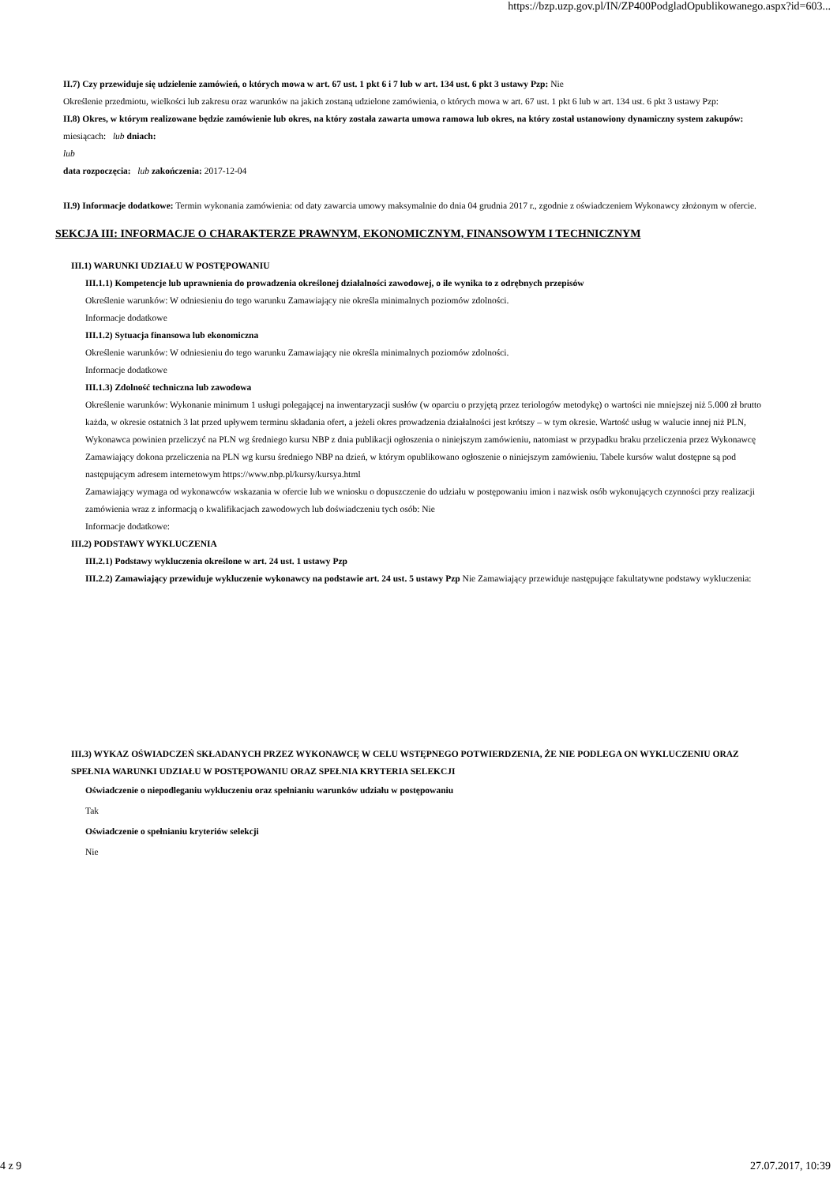https://bzp.uzp.gov.pl/IN/ZP400PodgladOpublikowanego.aspx?id=603...
II.7) Czy przewiduje się udzielenie zamówień, o których mowa w art. 67 ust. 1 pkt 6 i 7 lub w art. 134 ust. 6 pkt 3 ustawy Pzp: Nie
Określenie przedmiotu, wielkości lub zakresu oraz warunków na jakich zostaną udzielone zamówienia, o których mowa w art. 67 ust. 1 pkt 6 lub w art. 134 ust. 6 pkt 3 ustawy Pzp:
II.8) Okres, w którym realizowane będzie zamówienie lub okres, na który została zawarta umowa ramowa lub okres, na który został ustanowiony dynamiczny system zakupów:
miesiącach: lub dniach:
lub
data rozpoczęcia: lub zakończenia: 2017-12-04
II.9) Informacje dodatkowe: Termin wykonania zamówienia: od daty zawarcia umowy maksymalnie do dnia 04 grudnia 2017 r., zgodnie z oświadczeniem Wykonawcy złożonym w ofercie.
SEKCJA III: INFORMACJE O CHARAKTERZE PRAWNYM, EKONOMICZNYM, FINANSOWYM I TECHNICZNYM
III.1) WARUNKI UDZIAŁU W POSTĘPOWANIU
III.1.1) Kompetencje lub uprawnienia do prowadzenia określonej działalności zawodowej, o ile wynika to z odrębnych przepisów
Określenie warunków: W odniesieniu do tego warunku Zamawiający nie określa minimalnych poziomów zdolności.
Informacje dodatkowe
III.1.2) Sytuacja finansowa lub ekonomiczna
Określenie warunków: W odniesieniu do tego warunku Zamawiający nie określa minimalnych poziomów zdolności.
Informacje dodatkowe
III.1.3) Zdolność techniczna lub zawodowa
Określenie warunków: Wykonanie minimum 1 usługi polegającej na inwentaryzacji susłów (w oparciu o przyjętą przez teriologów metodykę) o wartości nie mniejszej niż 5.000 zł brutto każda, w okresie ostatnich 3 lat przed upływem terminu składania ofert, a jeżeli okres prowadzenia działalności jest krótszy – w tym okresie. Wartość usług w walucie innej niż PLN, Wykonawca powinien przeliczyć na PLN wg średniego kursu NBP z dnia publikacji ogłoszenia o niniejszym zamówieniu, natomiast w przypadku braku przeliczenia przez Wykonawcę Zamawiający dokona przeliczenia na PLN wg kursu średniego NBP na dzień, w którym opublikowano ogłoszenie o niniejszym zamówieniu. Tabele kursów walut dostępne są pod następującym adresem internetowym https://www.nbp.pl/kursy/kursya.html
Zamawiający wymaga od wykonawców wskazania w ofercie lub we wniosku o dopuszczenie do udziału w postępowaniu imion i nazwisk osób wykonujących czynności przy realizacji zamówienia wraz z informacją o kwalifikacjach zawodowych lub doświadczeniu tych osób: Nie
Informacje dodatkowe:
III.2) PODSTAWY WYKLUCZENIA
III.2.1) Podstawy wykluczenia określone w art. 24 ust. 1 ustawy Pzp
III.2.2) Zamawiający przewiduje wykluczenie wykonawcy na podstawie art. 24 ust. 5 ustawy Pzp Nie Zamawiający przewiduje następujące fakultatywne podstawy wykluczenia:
III.3) WYKAZ OŚWIADCZEŃ SKŁADANYCH PRZEZ WYKONAWCĘ W CELU WSTĘPNEGO POTWIERDZENIA, ŻE NIE PODLEGA ON WYKLUCZENIU ORAZ SPEŁNIA WARUNKI UDZIAŁU W POSTĘPOWANIU ORAZ SPEŁNIA KRYTERIA SELEKCJI
Oświadczenie o niepodleganiu wykluczeniu oraz spełnianiu warunków udziału w postępowaniu
Tak
Oświadczenie o spełnianiu kryteriów selekcji
Nie
4 z 9 27.07.2017, 10:39